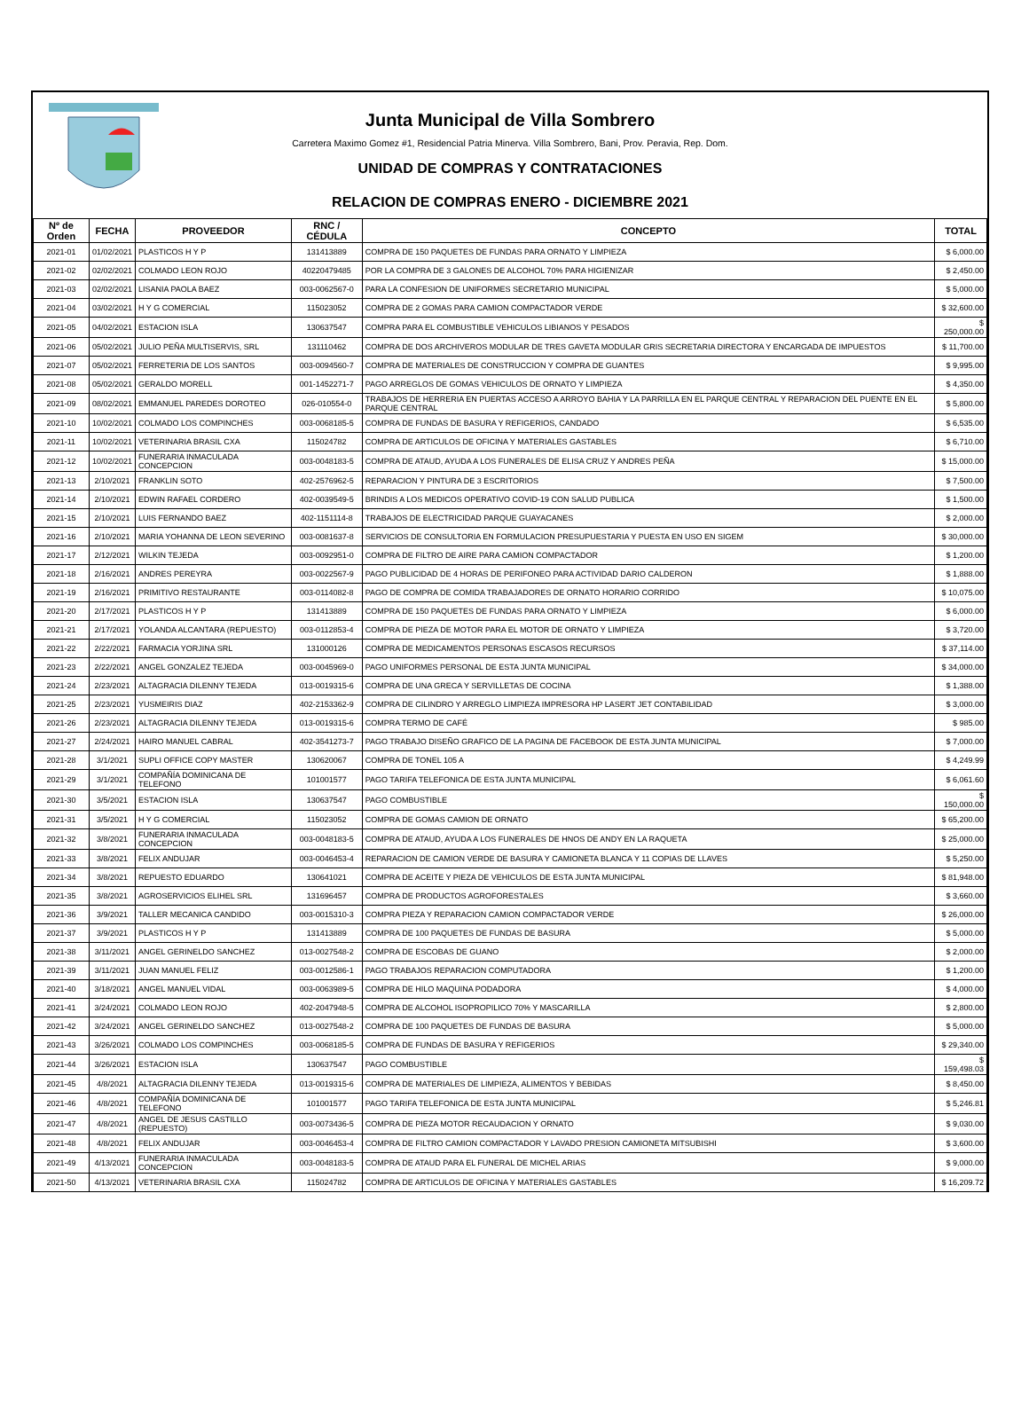Junta Municipal de Villa Sombrero
Carretera Maximo Gomez #1, Residencial Patria Minerva. Villa Sombrero, Bani, Prov. Peravia, Rep. Dom.
UNIDAD DE COMPRAS Y CONTRATACIONES
RELACION DE COMPRAS ENERO - DICIEMBRE 2021
| Nº de Orden | FECHA | PROVEEDOR | RNC / CÉDULA | CONCEPTO | TOTAL |
| --- | --- | --- | --- | --- | --- |
| 2021-01 | 01/02/2021 | PLASTICOS H Y P | 131413889 | COMPRA DE 150 PAQUETES DE FUNDAS PARA ORNATO Y LIMPIEZA | $ 6,000.00 |
| 2021-02 | 02/02/2021 | COLMADO LEON ROJO | 40220479485 | POR LA COMPRA DE 3 GALONES DE ALCOHOL 70% PARA HIGIENIZAR | $ 2,450.00 |
| 2021-03 | 02/02/2021 | LISANIA PAOLA BAEZ | 003-0062567-0 | PARA LA CONFESION DE UNIFORMES SECRETARIO MUNICIPAL | $ 5,000.00 |
| 2021-04 | 03/02/2021 | H Y G COMERCIAL | 115023052 | COMPRA DE 2 GOMAS PARA CAMION COMPACTADOR VERDE | $ 32,600.00 |
| 2021-05 | 04/02/2021 | ESTACION ISLA | 130637547 | COMPRA PARA EL COMBUSTIBLE VEHICULOS LIBIANOS Y PESADOS | $ 250,000.00 |
| 2021-06 | 05/02/2021 | JULIO PEÑA MULTISERVIS, SRL | 131110462 | COMPRA DE DOS ARCHIVEROS MODULAR DE TRES GAVETA MODULAR GRIS SECRETARIA DIRECTORA Y ENCARGADA DE IMPUESTOS | $ 11,700.00 |
| 2021-07 | 05/02/2021 | FERRETERIA DE LOS SANTOS | 003-0094560-7 | COMPRA DE MATERIALES DE CONSTRUCCION Y COMPRA DE GUANTES | $ 9,995.00 |
| 2021-08 | 05/02/2021 | GERALDO MORELL | 001-1452271-7 | PAGO ARREGLOS DE GOMAS VEHICULOS DE ORNATO Y LIMPIEZA | $ 4,350.00 |
| 2021-09 | 08/02/2021 | EMMANUEL PAREDES DOROTEO | 026-010554-0 | TRABAJOS DE HERRERIA EN PUERTAS ACCESO A ARROYO BAHIA Y LA PARRILLA EN EL PARQUE CENTRAL Y REPARACION DEL PUENTE EN EL PARQUE CENTRAL | $ 5,800.00 |
| 2021-10 | 10/02/2021 | COLMADO LOS COMPINCHES | 003-0068185-5 | COMPRA DE FUNDAS DE BASURA Y REFIGERIOS, CANDADO | $ 6,535.00 |
| 2021-11 | 10/02/2021 | VETERINARIA BRASIL CXA | 115024782 | COMPRA DE ARTICULOS DE OFICINA Y MATERIALES GASTABLES | $ 6,710.00 |
| 2021-12 | 10/02/2021 | FUNERARIA INMACULADA CONCEPCION | 003-0048183-5 | COMPRA DE ATAUD, AYUDA A LOS FUNERALES DE ELISA CRUZ Y ANDRES PEÑA | $ 15,000.00 |
| 2021-13 | 2/10/2021 | FRANKLIN SOTO | 402-2576962-5 | REPARACION Y PINTURA DE 3 ESCRITORIOS | $ 7,500.00 |
| 2021-14 | 2/10/2021 | EDWIN RAFAEL CORDERO | 402-0039549-5 | BRINDIS A LOS MEDICOS OPERATIVO COVID-19 CON SALUD PUBLICA | $ 1,500.00 |
| 2021-15 | 2/10/2021 | LUIS FERNANDO BAEZ | 402-1151114-8 | TRABAJOS DE ELECTRICIDAD PARQUE GUAYACANES | $ 2,000.00 |
| 2021-16 | 2/10/2021 | MARIA YOHANNA DE LEON SEVERINO | 003-0081637-8 | SERVICIOS DE CONSULTORIA EN FORMULACION PRESUPUESTARIA Y PUESTA EN USO EN SIGEM | $ 30,000.00 |
| 2021-17 | 2/12/2021 | WILKIN TEJEDA | 003-0092951-0 | COMPRA DE FILTRO DE AIRE PARA CAMION COMPACTADOR | $ 1,200.00 |
| 2021-18 | 2/16/2021 | ANDRES PEREYRA | 003-0022567-9 | PAGO PUBLICIDAD DE 4 HORAS DE PERIFONEO PARA ACTIVIDAD DARIO CALDERON | $ 1,888.00 |
| 2021-19 | 2/16/2021 | PRIMITIVO RESTAURANTE | 003-0114082-8 | PAGO DE COMPRA DE COMIDA TRABAJADORES DE ORNATO HORARIO CORRIDO | $ 10,075.00 |
| 2021-20 | 2/17/2021 | PLASTICOS H Y P | 131413889 | COMPRA DE 150 PAQUETES DE FUNDAS PARA ORNATO Y LIMPIEZA | $ 6,000.00 |
| 2021-21 | 2/17/2021 | YOLANDA ALCANTARA (REPUESTO) | 003-0112853-4 | COMPRA DE PIEZA DE MOTOR PARA EL MOTOR DE ORNATO Y LIMPIEZA | $ 3,720.00 |
| 2021-22 | 2/22/2021 | FARMACIA YORJINA SRL | 131000126 | COMPRA DE MEDICAMENTOS PERSONAS ESCASOS RECURSOS | $ 37,114.00 |
| 2021-23 | 2/22/2021 | ANGEL GONZALEZ TEJEDA | 003-0045969-0 | PAGO UNIFORMES PERSONAL DE ESTA JUNTA MUNICIPAL | $ 34,000.00 |
| 2021-24 | 2/23/2021 | ALTAGRACIA DILENNY TEJEDA | 013-0019315-6 | COMPRA DE UNA GRECA Y SERVILLETAS DE COCINA | $ 1,388.00 |
| 2021-25 | 2/23/2021 | YUSMEIRIS DIAZ | 402-2153362-9 | COMPRA DE CILINDRO Y ARREGLO LIMPIEZA IMPRESORA HP LASERT JET CONTABILIDAD | $ 3,000.00 |
| 2021-26 | 2/23/2021 | ALTAGRACIA DILENNY TEJEDA | 013-0019315-6 | COMPRA TERMO DE CAFÉ | $ 985.00 |
| 2021-27 | 2/24/2021 | HAIRO MANUEL CABRAL | 402-3541273-7 | PAGO TRABAJO DISEÑO GRAFICO DE LA PAGINA DE FACEBOOK DE ESTA JUNTA MUNICIPAL | $ 7,000.00 |
| 2021-28 | 3/1/2021 | SUPLI OFFICE COPY MASTER | 130620067 | COMPRA DE TONEL 105 A | $ 4,249.99 |
| 2021-29 | 3/1/2021 | COMPAÑÍA DOMINICANA DE TELEFONO | 101001577 | PAGO TARIFA TELEFONICA DE ESTA JUNTA MUNICIPAL | $ 6,061.60 |
| 2021-30 | 3/5/2021 | ESTACION ISLA | 130637547 | PAGO COMBUSTIBLE | $ 150,000.00 |
| 2021-31 | 3/5/2021 | H Y G COMERCIAL | 115023052 | COMPRA DE GOMAS CAMION DE ORNATO | $ 65,200.00 |
| 2021-32 | 3/8/2021 | FUNERARIA INMACULADA CONCEPCION | 003-0048183-5 | COMPRA DE ATAUD, AYUDA A LOS FUNERALES DE HNOS DE ANDY EN LA RAQUETA | $ 25,000.00 |
| 2021-33 | 3/8/2021 | FELIX ANDUJAR | 003-0046453-4 | REPARACION DE CAMION VERDE DE BASURA Y CAMIONETA BLANCA Y 11 COPIAS DE LLAVES | $ 5,250.00 |
| 2021-34 | 3/8/2021 | REPUESTO EDUARDO | 130641021 | COMPRA DE ACEITE Y PIEZA DE VEHICULOS DE ESTA JUNTA MUNICIPAL | $ 81,948.00 |
| 2021-35 | 3/8/2021 | AGROSERVICIOS ELIHEL SRL | 131696457 | COMPRA DE PRODUCTOS AGROFORESTALES | $ 3,660.00 |
| 2021-36 | 3/9/2021 | TALLER MECANICA CANDIDO | 003-0015310-3 | COMPRA PIEZA Y REPARACION CAMION COMPACTADOR VERDE | $ 26,000.00 |
| 2021-37 | 3/9/2021 | PLASTICOS H Y P | 131413889 | COMPRA DE 100 PAQUETES DE FUNDAS DE BASURA | $ 5,000.00 |
| 2021-38 | 3/11/2021 | ANGEL GERINELDO SANCHEZ | 013-0027548-2 | COMPRA DE ESCOBAS DE GUANO | $ 2,000.00 |
| 2021-39 | 3/11/2021 | JUAN MANUEL FELIZ | 003-0012586-1 | PAGO TRABAJOS REPARACION COMPUTADORA | $ 1,200.00 |
| 2021-40 | 3/18/2021 | ANGEL MANUEL VIDAL | 003-0063989-5 | COMPRA DE HILO MAQUINA PODADORA | $ 4,000.00 |
| 2021-41 | 3/24/2021 | COLMADO LEON ROJO | 402-2047948-5 | COMPRA DE ALCOHOL ISOPROPILICO 70% Y MASCARILLA | $ 2,800.00 |
| 2021-42 | 3/24/2021 | ANGEL GERINELDO SANCHEZ | 013-0027548-2 | COMPRA DE 100 PAQUETES DE FUNDAS DE BASURA | $ 5,000.00 |
| 2021-43 | 3/26/2021 | COLMADO LOS COMPINCHES | 003-0068185-5 | COMPRA DE FUNDAS DE BASURA Y REFIGERIOS | $ 29,340.00 |
| 2021-44 | 3/26/2021 | ESTACION ISLA | 130637547 | PAGO COMBUSTIBLE | $ 159,498.03 |
| 2021-45 | 4/8/2021 | ALTAGRACIA DILENNY TEJEDA | 013-0019315-6 | COMPRA DE MATERIALES DE LIMPIEZA, ALIMENTOS Y BEBIDAS | $ 8,450.00 |
| 2021-46 | 4/8/2021 | COMPAÑÍA DOMINICANA DE TELEFONO | 101001577 | PAGO TARIFA TELEFONICA DE ESTA JUNTA MUNICIPAL | $ 5,246.81 |
| 2021-47 | 4/8/2021 | ANGEL DE JESUS CASTILLO (REPUESTO) | 003-0073436-5 | COMPRA DE PIEZA MOTOR RECAUDACION Y ORNATO | $ 9,030.00 |
| 2021-48 | 4/8/2021 | FELIX ANDUJAR | 003-0046453-4 | COMPRA DE FILTRO CAMION COMPACTADOR Y LAVADO PRESION CAMIONETA MITSUBISHI | $ 3,600.00 |
| 2021-49 | 4/13/2021 | FUNERARIA INMACULADA CONCEPCION | 003-0048183-5 | COMPRA DE ATAUD PARA EL FUNERAL DE MICHEL ARIAS | $ 9,000.00 |
| 2021-50 | 4/13/2021 | VETERINARIA BRASIL CXA | 115024782 | COMPRA DE ARTICULOS DE OFICINA Y MATERIALES GASTABLES | $ 16,209.72 |